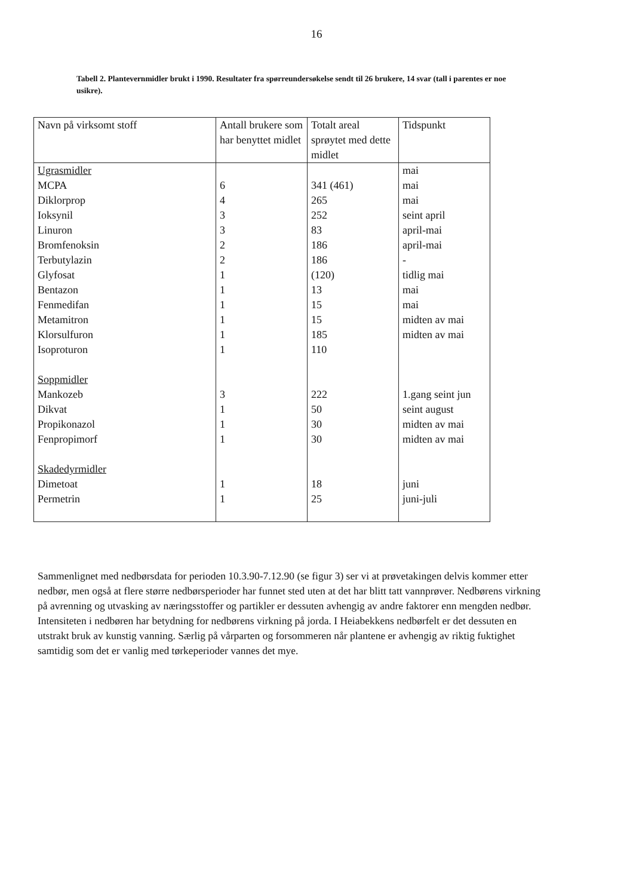16
Tabell 2. Plantevernmidler brukt i 1990. Resultater fra spørreundersøkelse sendt til 26 brukere, 14 svar (tall i parentes er noe usikre).
| Navn på virksomt stoff | Antall brukere som har benyttet midlet | Totalt areal sprøytet med dette midlet | Tidspunkt |
| --- | --- | --- | --- |
| Ugrasmidler MCPA Diklorprop Ioksynil Linuron Bromfenoksin Terbutylazin Glyfosat Bentazon Fenmedifan Metamitron Klorsulfuron Isoproturon Soppmidler Mankozeb Dikvat Propikonazol Fenpropimorf Skadedyrmidler Dimetoat Permetrin | 6 4 3 3 2 2 1 1 1 1 1 1 3 1 1 1 1 1 | 341 (461) 265 252 83 186 186 (120) 13 15 15 185 110 222 50 30 30 18 25 | mai mai mai seint april april-mai april-mai - tidlig mai mai mai midten av mai midten av mai 1.gang seint jun seint august midten av mai midten av mai juni juni-juli |
Sammenlignet med nedbørsdata for perioden 10.3.90-7.12.90 (se figur 3) ser vi at prøvetakingen delvis kommer etter nedbør, men også at flere større nedbørsperioder har funnet sted uten at det har blitt tatt vannprøver. Nedbørens virkning på avrenning og utvasking av næringsstoffer og partikler er dessuten avhengig av andre faktorer enn mengden nedbør. Intensiteten i nedbøren har betydning for nedbørens virkning på jorda. I Heiabekkens nedbørfelt er det dessuten en utstrakt bruk av kunstig vanning. Særlig på vårparten og forsommeren når plantene er avhengig av riktig fuktighet samtidig som det er vanlig med tørkeperioder vannes det mye.